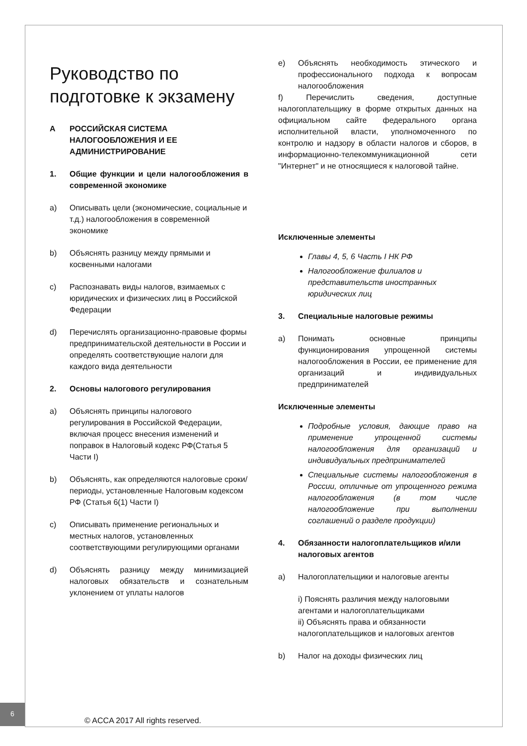Руководство по подготовке к экзамену
A РОССИЙСКАЯ СИСТЕМА НАЛОГООБЛОЖЕНИЯ И ЕЕ АДМИНИСТРИРОВАНИЕ
1. Общие функции и цели налогообложения в современной экономике
a) Описывать цели (экономические, социальные и т.д.) налогообложения в современной экономике
b) Объяснять разницу между прямыми и косвенными налогами
c) Распознавать виды налогов, взимаемых с юридических и физических лиц в Российской Федерации
d) Перечислять организационно-правовые формы предпринимательской деятельности в России и определять соответствующие налоги для каждого вида деятельности
2. Основы налогового регулирования
a) Объяснять принципы налогового регулирования в Российской Федерации, включая процесс внесения изменений и поправок в Налоговый кодекс РФ(Статья 5 Части I)
b) Объяснять, как определяются налоговые сроки/периоды, установленные Налоговым кодексом РФ (Статья 6(1) Части I)
c) Описывать применение региональных и местных налогов, установленных соответствующими регулирующими органами
d) Объяснять разницу между минимизацией налоговых обязательств и сознательным уклонением от уплаты налогов
e) Объяснять необходимость этического и профессионального подхода к вопросам налогообложения
f) Перечислить сведения, доступные налогоплательщику в форме открытых данных на официальном сайте федерального органа исполнительной власти, уполномоченного по контролю и надзору в области налогов и сборов, в информационно-телекоммуникационной сети "Интернет" и не относящиеся к налоговой тайне.
Исключенные элементы
Главы 4, 5, 6 Часть I НК РФ
Налогообложение филиалов и представительств иностранных юридических лиц
3. Специальные налоговые режимы
a) Понимать основные принципы функционирования упрощенной системы налогообложения в России, ее применение для организаций и индивидуальных предпринимателей
Исключенные элементы
Подробные условия, дающие право на применение упрощенной системы налогообложения для организаций и индивидуальных предпринимателей
Специальные системы налогообложения в России, отличные от упрощенного режима налогообложения (в том числе налогообложение при выполнении соглашений о разделе продукции)
4. Обязанности налогоплательщиков и/или налоговых агентов
a) Налогоплательщики и налоговые агенты
i) Пояснять различия между налоговыми агентами и налогоплательщиками
ii) Объяснять права и обязанности налогоплательщиков и налоговых агентов
b) Налог на доходы физических лиц
6
© ACCA 2017 All rights reserved.